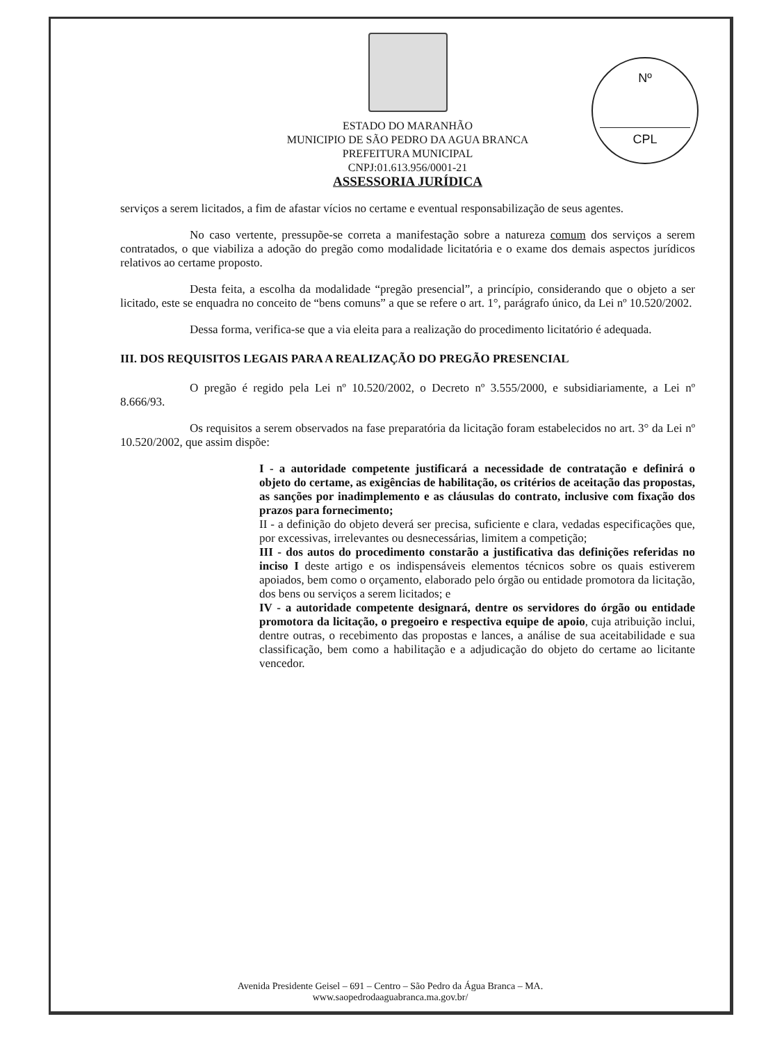Nº
CPL
ESTADO DO MARANHÃO
MUNICIPIO DE SÃO PEDRO DA AGUA BRANCA
PREFEITURA MUNICIPAL
CNPJ:01.613.956/0001-21
ASSESSORIA JURÍDICA
serviços a serem licitados, a fim de afastar vícios no certame e eventual responsabilização de seus agentes.
No caso vertente, pressupõe-se correta a manifestação sobre a natureza comum dos serviços a serem contratados, o que viabiliza a adoção do pregão como modalidade licitatória e o exame dos demais aspectos jurídicos relativos ao certame proposto.
Desta feita, a escolha da modalidade “pregão presencial”, a princípio, considerando que o objeto a ser licitado, este se enquadra no conceito de “bens comuns” a que se refere o art. 1°, parágrafo único, da Lei nº 10.520/2002.
Dessa forma, verifica-se que a via eleita para a realização do procedimento licitatório é adequada.
III. DOS REQUISITOS LEGAIS PARA A REALIZAÇÃO DO PREGÃO PRESENCIAL
O pregão é regido pela Lei nº 10.520/2002, o Decreto nº 3.555/2000, e subsidiariamente, a Lei nº 8.666/93.
Os requisitos a serem observados na fase preparatória da licitação foram estabelecidos no art. 3° da Lei nº 10.520/2002, que assim dispõe:
I - a autoridade competente justificará a necessidade de contratação e definirá o objeto do certame, as exigências de habilitação, os critérios de aceitação das propostas, as sanções por inadimplemento e as cláusulas do contrato, inclusive com fixação dos prazos para fornecimento;
II - a definição do objeto deverá ser precisa, suficiente e clara, vedadas especificações que, por excessivas, irrelevantes ou desnecessárias, limitem a competição;
III - dos autos do procedimento constarão a justificativa das definições referidas no inciso I deste artigo e os indispensáveis elementos técnicos sobre os quais estiverem apoiados, bem como o orçamento, elaborado pelo órgão ou entidade promotora da licitação, dos bens ou serviços a serem licitados; e
IV - a autoridade competente designará, dentre os servidores do órgão ou entidade promotora da licitação, o pregoeiro e respectiva equipe de apoio, cuja atribuição inclui, dentre outras, o recebimento das propostas e lances, a análise de sua aceitabilidade e sua classificação, bem como a habilitação e a adjudicação do objeto do certame ao licitante vencedor.
Avenida Presidente Geisel – 691 – Centro – São Pedro da Água Branca – MA.
www.saopedrodaaguabranca.ma.gov.br/